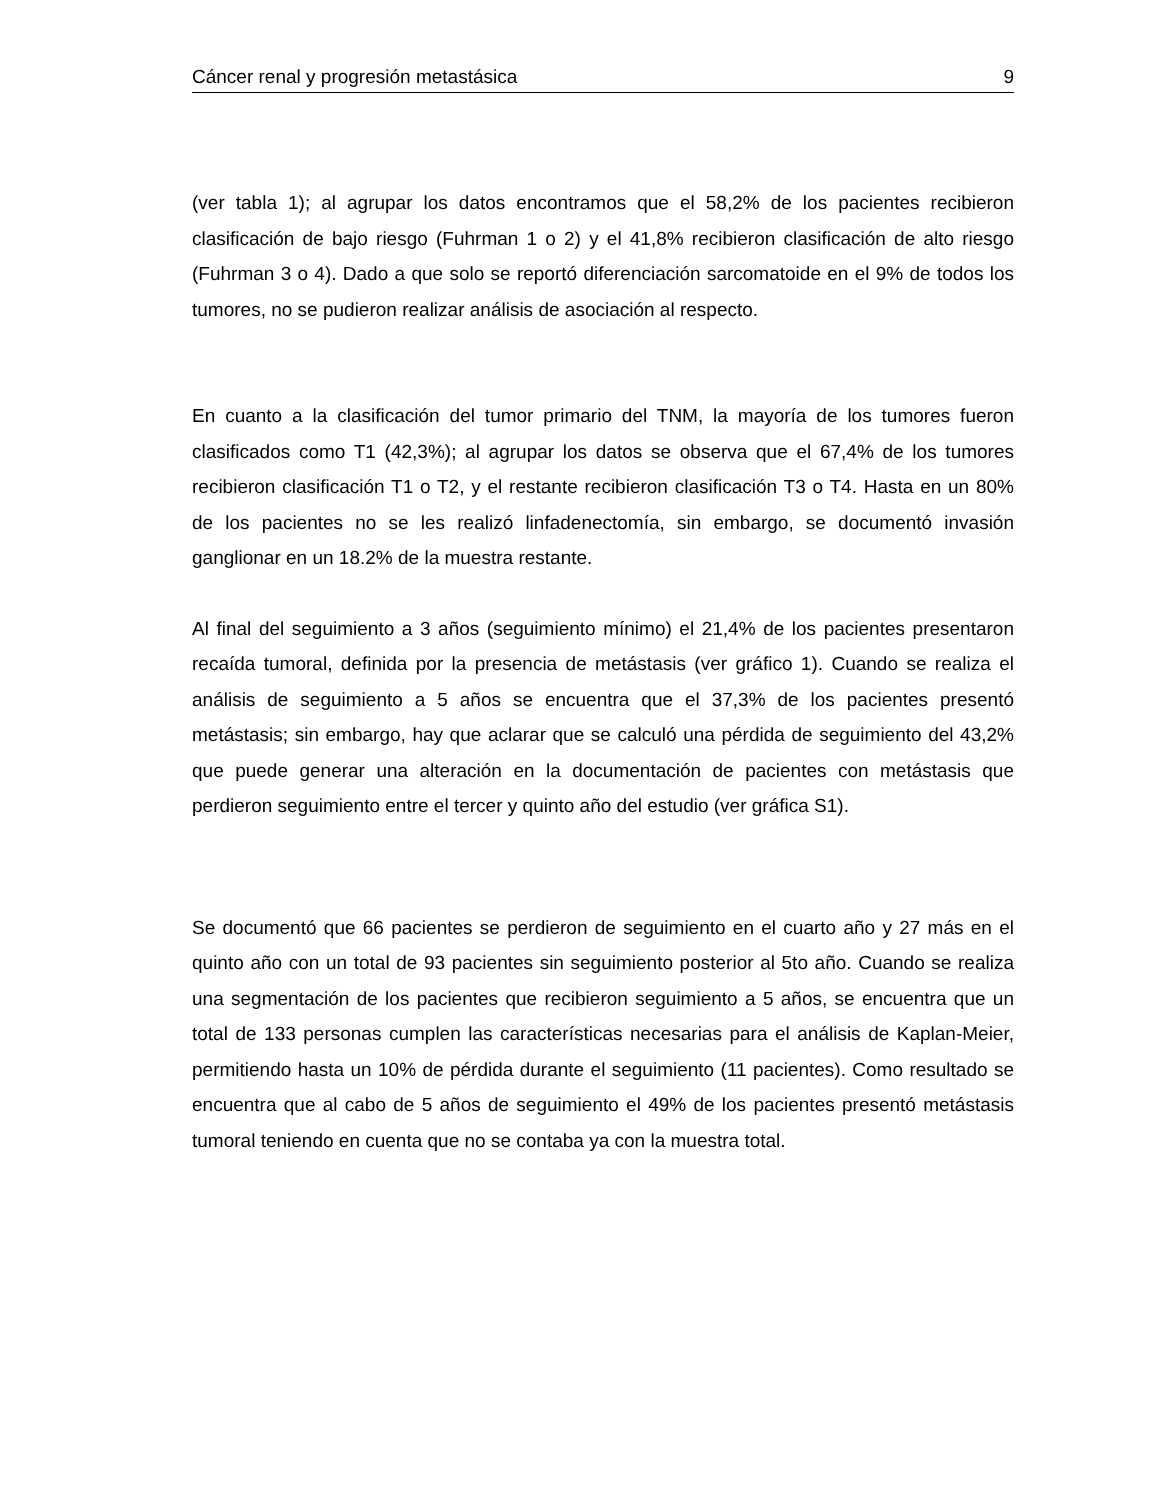Cáncer renal y progresión metastásica 9
(ver tabla 1); al agrupar los datos encontramos que el 58,2% de los pacientes recibieron clasificación de bajo riesgo (Fuhrman 1 o 2) y el 41,8% recibieron clasificación de alto riesgo (Fuhrman 3 o 4). Dado a que solo se reportó diferenciación sarcomatoide en el 9% de todos los tumores, no se pudieron realizar análisis de asociación al respecto.
En cuanto a la clasificación del tumor primario del TNM, la mayoría de los tumores fueron clasificados como T1 (42,3%); al agrupar los datos se observa que el 67,4% de los tumores recibieron clasificación T1 o T2, y el restante recibieron clasificación T3 o T4. Hasta en un 80% de los pacientes no se les realizó linfadenectomía, sin embargo, se documentó invasión ganglionar en un 18.2% de la muestra restante.
Al final del seguimiento a 3 años (seguimiento mínimo) el 21,4% de los pacientes presentaron recaída tumoral, definida por la presencia de metástasis (ver gráfico 1). Cuando se realiza el análisis de seguimiento a 5 años se encuentra que el 37,3% de los pacientes presentó metástasis; sin embargo, hay que aclarar que se calculó una pérdida de seguimiento del 43,2% que puede generar una alteración en la documentación de pacientes con metástasis que perdieron seguimiento entre el tercer y quinto año del estudio (ver gráfica S1).
Se documentó que 66 pacientes se perdieron de seguimiento en el cuarto año y 27 más en el quinto año con un total de 93 pacientes sin seguimiento posterior al 5to año. Cuando se realiza una segmentación de los pacientes que recibieron seguimiento a 5 años, se encuentra que un total de 133 personas cumplen las características necesarias para el análisis de Kaplan-Meier, permitiendo hasta un 10% de pérdida durante el seguimiento (11 pacientes). Como resultado se encuentra que al cabo de 5 años de seguimiento el 49% de los pacientes presentó metástasis tumoral teniendo en cuenta que no se contaba ya con la muestra total.